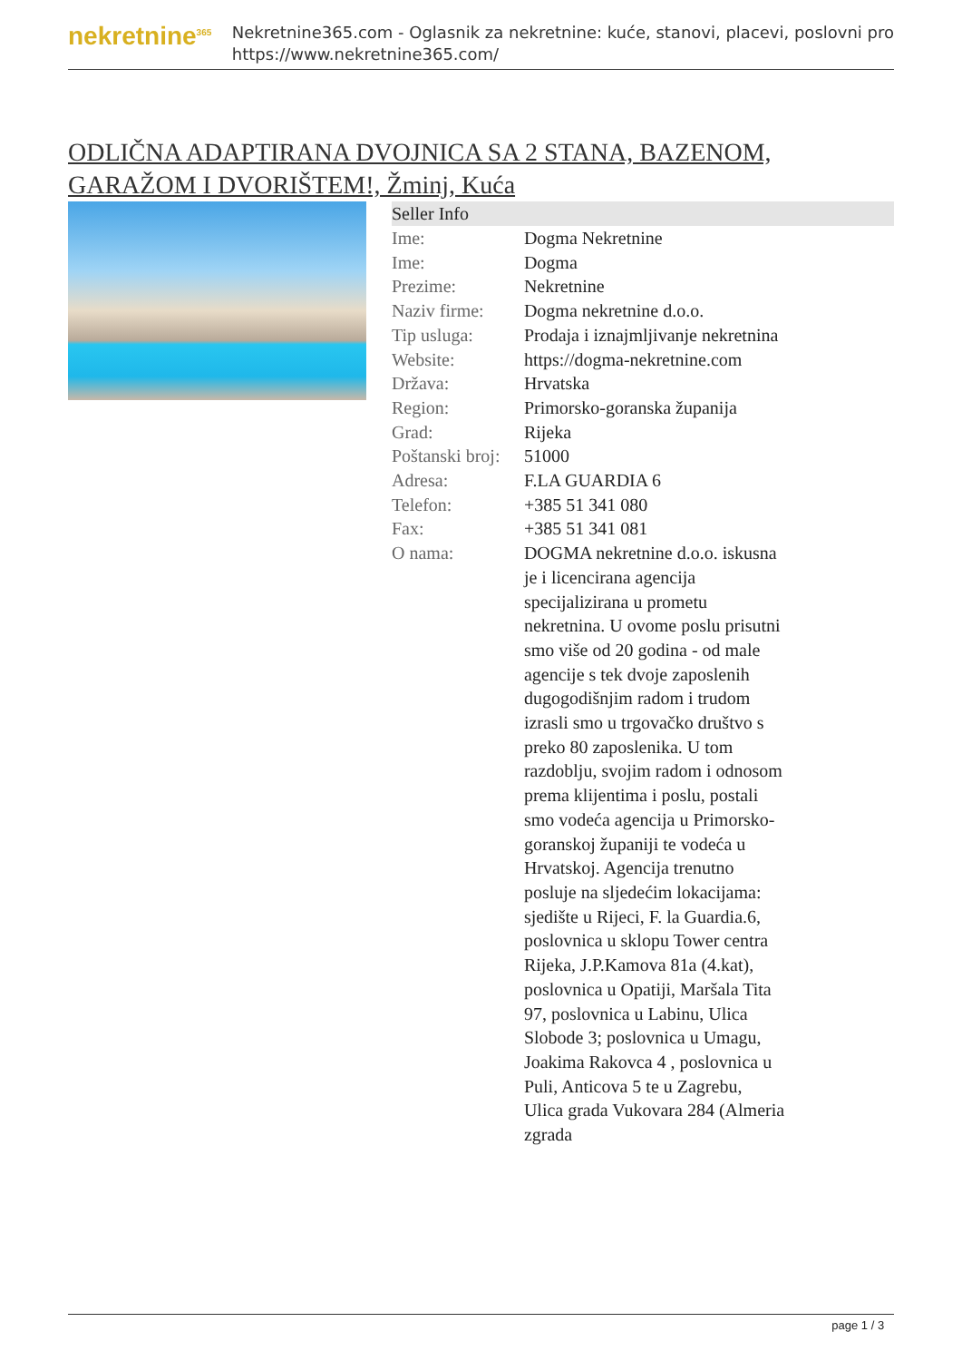nekretnine<sup>365</sup>
Nekretnine365.com - Oglasnik za nekretnine: kuće, stanovi, placevi, poslovni pro
https://www.nekretnine365.com/
ODLIČNA ADAPTIRANA DVOJNICA SA 2 STANA, BAZENOM, GARAŽOM I DVORIŠTEM!, Žminj, Kuća
| Seller Info | |
| --- | --- |
| Ime: | Dogma Nekretnine |
| Ime: | Dogma |
| Prezime: | Nekretnine |
| Naziv firme: | Dogma nekretnine d.o.o. |
| Tip usluga: | Prodaja i iznajmljivanje nekretnina |
| Website: | https://dogma-nekretnine.com |
| Država: | Hrvatska |
| Region: | Primorsko-goranska županija |
| Grad: | Rijeka |
| Poštanski broj: | 51000 |
| Adresa: | F.LA GUARDIA 6 |
| Telefon: | +385 51 341 080 |
| Fax: | +385 51 341 081 |
| O nama: | DOGMA nekretnine d.o.o. iskusna je i licencirana agencija specijalizirana u prometu nekretnina. U ovome poslu prisutni smo više od 20 godina - od male agencije s tek dvoje zaposlenih dugogodišnjim radom i trudom izrasli smo u trgovačko društvo s preko 80 zaposlenika. U tom razdoblju, svojim radom i odnosom prema klijentima i poslu, postali smo vodeća agencija u Primorsko-goranskoj županiji te vodeća u Hrvatskoj. Agencija trenutno posluje na sljedećim lokacijama: sjedište u Rijeci, F. la Guardia.6, poslovnica u sklopu Tower centra Rijeka, J.P.Kamova 81a (4.kat), poslovnica u Opatiji, Maršala Tita 97, poslovnica u Labinu, Ulica Slobode 3; poslovnica u Umagu, Joakima Rakovca 4 , poslovnica u Puli, Anticova 5 te u Zagrebu, Ulica grada Vukovara 284 (Almeria zgrada |
page 1 / 3